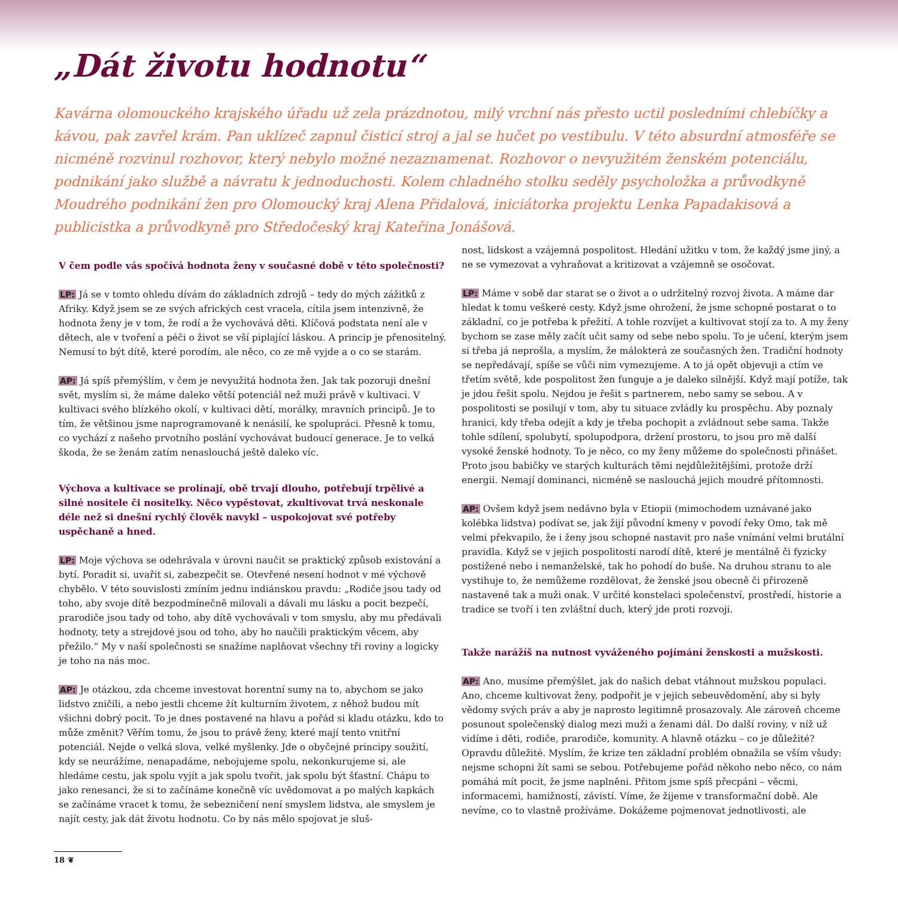„Dát životu hodnotu“
Kavárna olomouckého krajského úřadu už zela prázdnotou, milý vrchní nás přesto uctil posledními chlebíčky a kávou, pak zavřel krám. Pan uklízeč zapnul čisticí stroj a jal se hučet po vestibulu. V této absurdní atmosféře se nicméně rozvinul rozhovor, který nebylo možné nezaznamenat. Rozhovor o nevyužitém ženském potenciálu, podnikání jako službě a návratu k jednoduchosti. Kolem chladného stolku seděly psycholožka a průvodkyně Moudrého podnikání žen pro Olomoucký kraj Alena Přidalová, iniciátorka projektu Lenka Papadakisová a publicistka a průvodkyně pro Středočeský kraj Kateřina Jonášová.
V čem podle vás spočívá hodnota ženy v současné době v této společnosti?
LP: Já se v tomto ohledu dívám do základních zdrojů – tedy do mých zážitků z Afriky. Když jsem se ze svých afrických cest vracela, cítila jsem intenzivně, že hodnota ženy je v tom, že rodí a že vychovává děti. Klíčová podstata není ale v dětech, ale v tvoření a péči o život se vší piplající láskou. A princip je přenositelný. Nemusí to být dítě, které porodím, ale něco, co ze mě vyjde a o co se starám.
AP: Já spíš přemýšlím, v čem je nevyužitá hodnota žen. Jak tak pozoruji dnešní svět, myslím si, že máme daleko větší potenciál než muži právě v kultivaci. V kultivaci svého blízkého okolí, v kultivaci dětí, morálky, mravních principů. Je to tím, že většinou jsme naprogramované k nenásilí, ke spolupráci. Přesně k tomu, co vychází z našeho prvotního poslání vychovávat budoucí generace. Je to velká škoda, že se ženám zatím nenaslouchá ještě daleko víc.
Výchova a kultivace se prolínají, obě trvají dlouho, potřebují trpělivé a silné nositele či nositelky. Něco vypěstovat, zkultivovat trvá neskonale déle než si dnešní rychlý člověk navykl – uspokojovat své potřeby uspěchaně a hned.
LP: Moje výchova se odehrávala v úrovni naučit se praktický způsob existování a bytí. Poradit si, uvařit si, zabezpečit se. Otevřené nesení hodnot v mé výchově chybělo. V této souvislosti zmíním jednu indiánskou pravdu: „Rodiče jsou tady od toho, aby svoje dítě bezpodmínečně milovali a dávali mu lásku a pocit bezpečí, prarodiče jsou tady od toho, aby dítě vychovávali v tom smyslu, aby mu předávali hodnoty, tety a strejdové jsou od toho, aby ho naučili praktickým věcem, aby přežilo.“ My v naší společnosti se snažíme naplňovat všechny tři roviny a logicky je toho na nás moc.
AP: Je otázkou, zda chceme investovat horentní sumy na to, abychom se jako lidstvo zničili, a nebo jestli chceme žít kulturním životem, z něhož budou mít všichni dobrý pocit. To je dnes postavené na hlavu a pořád si kladu otázku, kdo to může změnit? Věřím tomu, že jsou to právě ženy, které mají tento vnitřní potenciál. Nejde o velká slova, velké myšlenky. Jde o obyčejné principy soužití, kdy se neurážíme, nenapadáme, nebojujeme spolu, nekonkurujeme si, ale hledáme cestu, jak spolu vyjít a jak spolu tvořit, jak spolu být šťastní. Chápu to jako renesanci, že si to začínáme konečně víc uvědomovat a po malých kapkách se začínáme vracet k tomu, že sebezničení není smyslem lidstva, ale smyslem je najít cesty, jak dát životu hodnotu. Co by nás mělo spojovat je sluš-
nost, lidskost a vzájemná pospolitost. Hledání užitku v tom, že každý jsme jiný, a ne se vymezovat a vyhraňovat a kritizovat a vzájemně se osočovat.
LP: Máme v sobě dar starat se o život a o udržitelný rozvoj života. A máme dar hledat k tomu veškeré cesty. Když jsme ohrožení, že jsme schopné postarat o to základní, co je potřeba k přežití. A tohle rozvíjet a kultivovat stojí za to. A my ženy bychom se zase měly začít učit samy od sebe nebo spolu. To je učení, kterým jsem si třeba já neprošla, a myslím, že málokterá ze současných žen. Tradiční hodnoty se nepředávají, spíše se vůči nim vymezujeme. A to já opět objevuji a ctím ve třetím světě, kde pospolitost žen funguje a je daleko silnější. Když mají potíže, tak je jdou řešit spolu. Nejdou je řešit s partnerem, nebo samy se sebou. A v pospolitosti se posilují v tom, aby tu situace zvládly ku prospěchu. Aby poznaly hranici, kdy třeba odejít a kdy je třeba pochopit a zvládnout sebe sama. Takže tohle sdílení, spolubytí, spolupodpora, držení prostoru, to jsou pro mě další vysoké ženské hodnoty. To je něco, co my ženy můžeme do společnosti přinášet. Proto jsou babičky ve starých kulturách těmi nejdůležitějšími, protože drží energii. Nemají dominanci, nicméně se naslouchá jejich moudré přítomnosti.
AP: Ovšem když jsem nedávno byla v Etiopii (mimochodem uznávané jako kolébka lidstva) podívat se, jak žijí původní kmeny v povodí řeky Omo, tak mě velmi překvapilo, že i ženy jsou schopné nastavit pro naše vnímání velmi brutální pravidla. Když se v jejich pospolitosti narodí dítě, které je mentálně či fyzicky postižené nebo i nemanželské, tak ho pohodí do buše. Na druhou stranu to ale vystihuje to, že nemůžeme rozdělovat, že ženské jsou obecně či přirozeně nastavené tak a muži onak. V určité konstelaci společenství, prostředí, historie a tradice se tvoří i ten zvláštní duch, který jde proti rozvoji.
Takže narážíš na nutnost vyváženého pojímání ženskosti a mužskosti.
AP: Ano, musíme přemýšlet, jak do našich debat vtáhnout mužskou populaci. Ano, chceme kultivovat ženy, podpořit je v jejich sebeuvědomění, aby si byly vědomy svých práv a aby je naprosto legitimně prosazovaly. Ale zároveň chceme posunout společenský dialog mezi muži a ženami dál. Do další roviny, v níž už vidíme i děti, rodiče, prarodiče, komunity. A hlavně otázku – co je důležité? Opravdu důležité. Myslím, že krize ten základní problém obnažila se vším všudy: nejsme schopni žít sami se sebou. Potřebujeme pořád někoho nebo něco, co nám pomáhá mít pocit, že jsme naplněni. Přitom jsme spíš přecpáni – věcmi, informacemi, hamižností, závistí. Víme, že žijeme v transformační době. Ale nevíme, co to vlastně prožíváme. Dokážeme pojmenovat jednotlivosti, ale
18 ❦